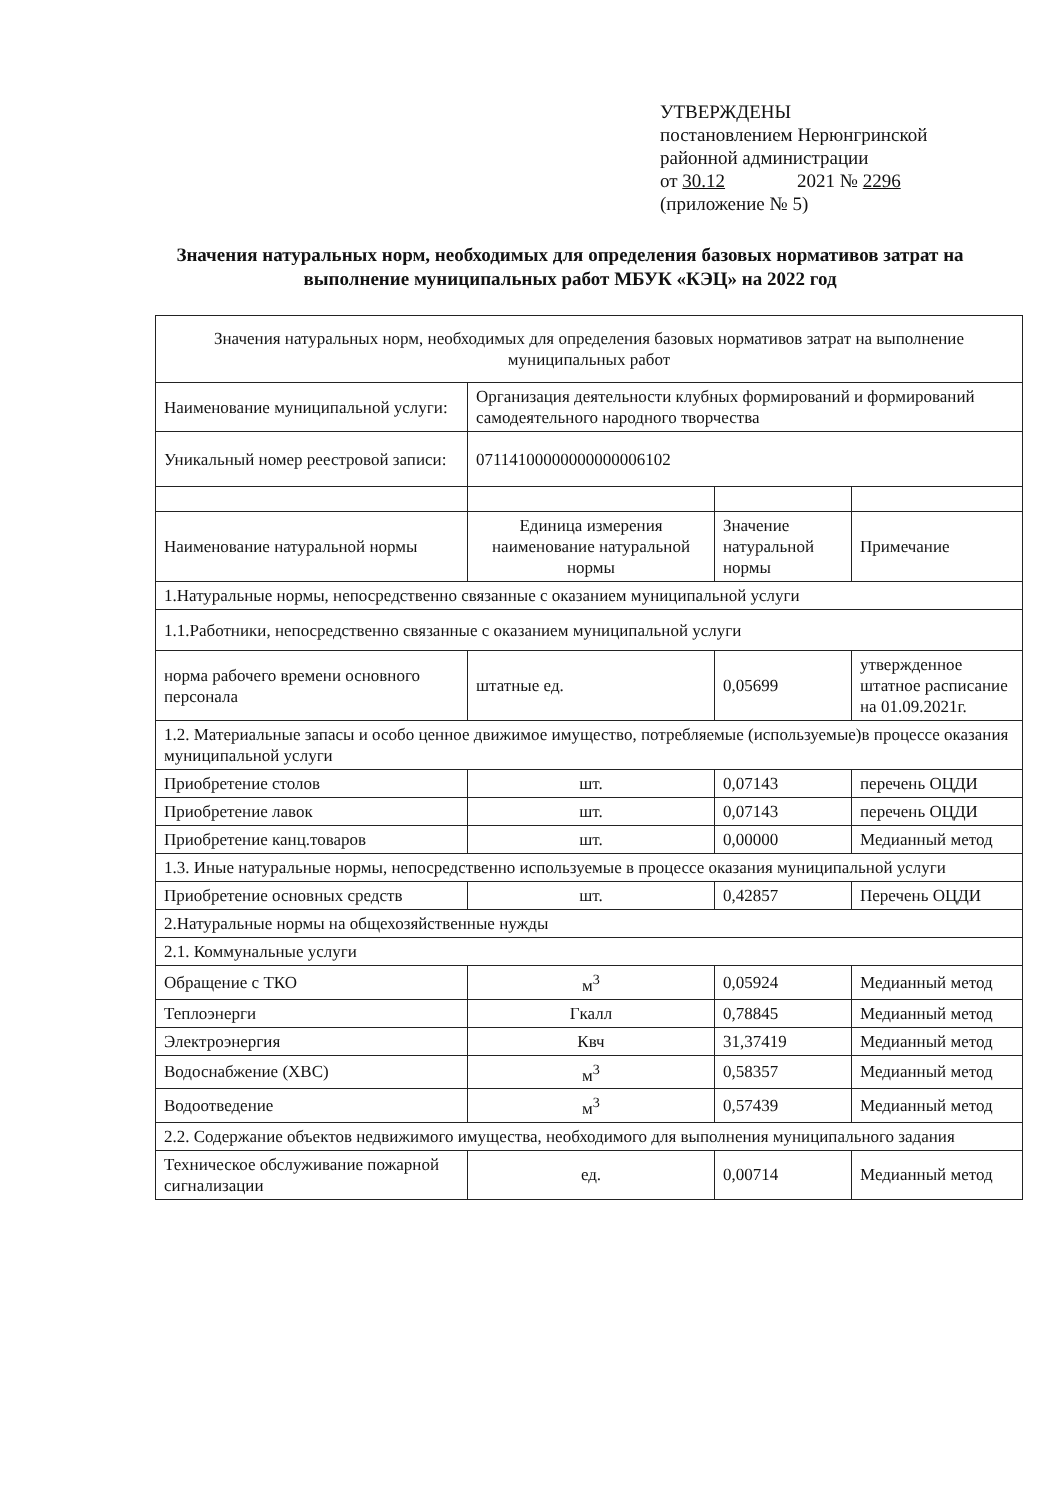УТВЕРЖДЕНЫ
постановлением Нерюнгринской
районной администрации
от 30.12 2021 № 2296
(приложение № 5)
Значения натуральных норм, необходимых для определения базовых нормативов затрат на выполнение муниципальных работ МБУК «КЭЦ» на 2022 год
| Значения натуральных норм, необходимых для определения базовых нормативов затрат на выполнение муниципальных работ | | | |
| Наименование муниципальной услуги: | Организация деятельности клубных формирований и формирований самодеятельного народного творчества | | |
| Уникальный номер реестровой записи: | 07114100000000000006102 | | |
| Наименование натуральной нормы | Единица измерения наименование натуральной нормы | Значение натуральной нормы | Примечание |
| 1.Натуральные нормы, непосредственно связанные с оказанием муниципальной услуги | | | |
| 1.1.Работники, непосредственно связанные с оказанием муниципальной услуги | | | |
| норма рабочего времени основного персонала | штатные ед. | 0,05699 | утвержденное штатное расписание на 01.09.2021г. |
| 1.2. Материальные запасы и особо ценное движимое имущество, потребляемые (используемые)в процессе оказания муниципальной услуги | | | |
| Приобретение столов | шт. | 0,07143 | перечень ОЦДИ |
| Приобретение лавок | шт. | 0,07143 | перечень ОЦДИ |
| Приобретение канц.товаров | шт. | 0,00000 | Медианный метод |
| 1.3. Иные натуральные нормы, непосредственно используемые в процессе оказания муниципальной услуги | | | |
| Приобретение основных средств | шт. | 0,42857 | Перечень ОЦДИ |
| 2.Натуральные нормы на общехозяйственные нужды | | | |
| 2.1. Коммунальные услуги | | | |
| Обращение с ТКО | м<sup>3</sup> | 0,05924 | Медианный метод |
| Теплоэнерги | Гкалл | 0,78845 | Медианный метод |
| Электроэнергия | Квч | 31,37419 | Медианный метод |
| Водоснабжение (ХВС) | м<sup>3</sup> | 0,58357 | Медианный метод |
| Водоотведение | м<sup>3</sup> | 0,57439 | Медианный метод |
| 2.2. Содержание объектов недвижимого имущества, необходимого для выполнения муниципального задания | | | |
| Техническое обслуживание пожарной сигнализации | ед. | 0,00714 | Медианный метод |